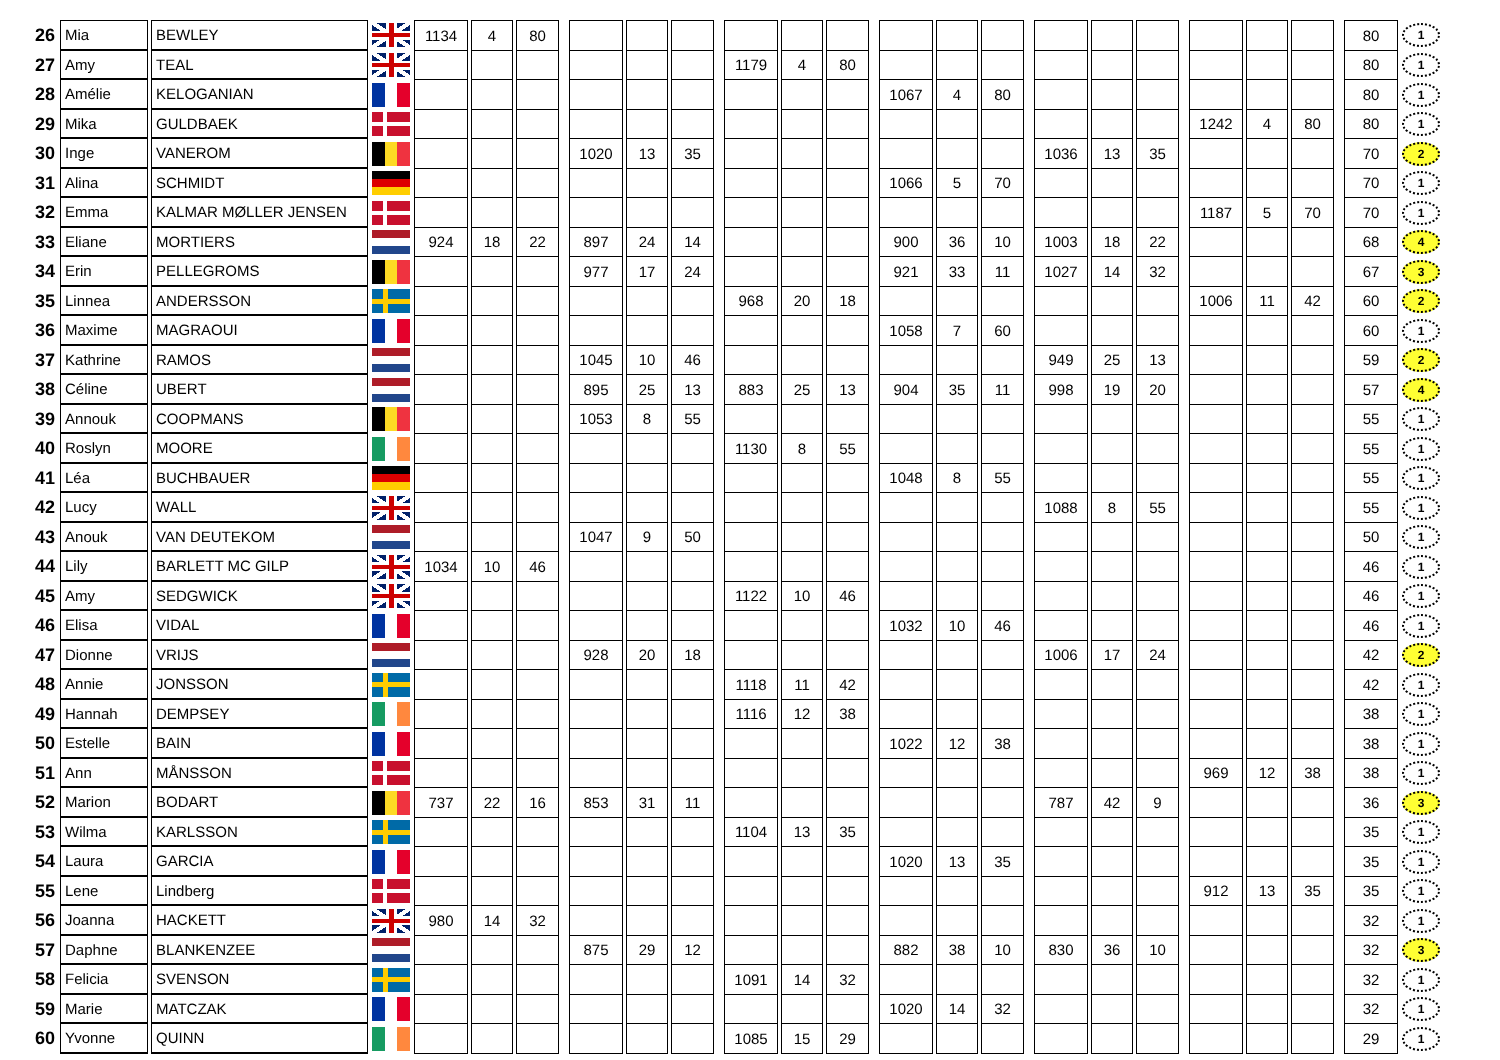| 26 | Mia | BEWLEY | | 1134 | 4 | 80 | | | | | | | | | | | | | | | | | | | | | | 80 | 1 |
| 27 | Amy | TEAL | | | | | | | | | | 1179 | 4 | 80 | | | | | | | | | | | | | | 80 | 1 |
| 28 | Amélie | KELOGANIAN | | | | | | | | | | | | | | 1067 | 4 | 80 | | | | | | | | | | 80 | 1 |
| 29 | Mika | GULDBAEK | | | | | | | | | | | | | | | | | | | | | | 1242 | 4 | 80 | | 80 | 1 |
| 30 | Inge | VANEROM | | | | | | 1020 | 13 | 35 | | | | | | | | | | 1036 | 13 | 35 | | | | | | 70 | 2 |
| 31 | Alina | SCHMIDT | | | | | | | | | | | | | | 1066 | 5 | 70 | | | | | | | | | | 70 | 1 |
| 32 | Emma | KALMAR MØLLER JENSEN | | | | | | | | | | | | | | | | | | | | | | 1187 | 5 | 70 | | 70 | 1 |
| 33 | Eliane | MORTIERS | | 924 | 18 | 22 | | 897 | 24 | 14 | | | | | | 900 | 36 | 10 | | 1003 | 18 | 22 | | | | | | 68 | 4 |
| 34 | Erin | PELLEGROMS | | | | | | 977 | 17 | 24 | | | | | | 921 | 33 | 11 | | 1027 | 14 | 32 | | | | | | 67 | 3 |
| 35 | Linnea | ANDERSSON | | | | | | | | | | 968 | 20 | 18 | | | | | | | | | | 1006 | 11 | 42 | | 60 | 2 |
| 36 | Maxime | MAGRAOUI | | | | | | | | | | | | | | 1058 | 7 | 60 | | | | | | | | | | 60 | 1 |
| 37 | Kathrine | RAMOS | | | | | | 1045 | 10 | 46 | | | | | | | | | | 949 | 25 | 13 | | | | | | 59 | 2 |
| 38 | Céline | UBERT | | | | | | 895 | 25 | 13 | | 883 | 25 | 13 | | 904 | 35 | 11 | | 998 | 19 | 20 | | | | | | 57 | 4 |
| 39 | Annouk | COOPMANS | | | | | | 1053 | 8 | 55 | | | | | | | | | | | | | | | | | | 55 | 1 |
| 40 | Roslyn | MOORE | | | | | | | | | | 1130 | 8 | 55 | | | | | | | | | | | | | | 55 | 1 |
| 41 | Léa | BUCHBAUER | | | | | | | | | | | | | | 1048 | 8 | 55 | | | | | | | | | | 55 | 1 |
| 42 | Lucy | WALL | | | | | | | | | | | | | | | | | | 1088 | 8 | 55 | | | | | | 55 | 1 |
| 43 | Anouk | VAN DEUTEKOM | | | | | | 1047 | 9 | 50 | | | | | | | | | | | | | | | | | | 50 | 1 |
| 44 | Lily | BARLETT MC GILP | | 1034 | 10 | 46 | | | | | | | | | | | | | | | | | | | | | | 46 | 1 |
| 45 | Amy | SEDGWICK | | | | | | | | | | 1122 | 10 | 46 | | | | | | | | | | | | | | 46 | 1 |
| 46 | Elisa | VIDAL | | | | | | | | | | | | | | 1032 | 10 | 46 | | | | | | | | | | 46 | 1 |
| 47 | Dionne | VRIJS | | | | | | 928 | 20 | 18 | | | | | | | | | | 1006 | 17 | 24 | | | | | | 42 | 2 |
| 48 | Annie | JONSSON | | | | | | | | | | 1118 | 11 | 42 | | | | | | | | | | | | | | 42 | 1 |
| 49 | Hannah | DEMPSEY | | | | | | | | | | 1116 | 12 | 38 | | | | | | | | | | | | | | 38 | 1 |
| 50 | Estelle | BAIN | | | | | | | | | | | | | | 1022 | 12 | 38 | | | | | | | | | | 38 | 1 |
| 51 | Ann | MÅNSSON | | | | | | | | | | | | | | | | | | | | | | 969 | 12 | 38 | | 38 | 1 |
| 52 | Marion | BODART | | 737 | 22 | 16 | | 853 | 31 | 11 | | | | | | | | | | 787 | 42 | 9 | | | | | | 36 | 3 |
| 53 | Wilma | KARLSSON | | | | | | | | | | 1104 | 13 | 35 | | | | | | | | | | | | | | 35 | 1 |
| 54 | Laura | GARCIA | | | | | | | | | | | | | | 1020 | 13 | 35 | | | | | | | | | | 35 | 1 |
| 55 | Lene | Lindberg | | | | | | | | | | | | | | | | | | | | | | 912 | 13 | 35 | | 35 | 1 |
| 56 | Joanna | HACKETT | | 980 | 14 | 32 | | | | | | | | | | | | | | | | | | | | | | 32 | 1 |
| 57 | Daphne | BLANKENZEE | | | | | | 875 | 29 | 12 | | | | | | 882 | 38 | 10 | | 830 | 36 | 10 | | | | | | 32 | 3 |
| 58 | Felicia | SVENSON | | | | | | | | | | 1091 | 14 | 32 | | | | | | | | | | | | | | 32 | 1 |
| 59 | Marie | MATCZAK | | | | | | | | | | | | | | 1020 | 14 | 32 | | | | | | | | | | 32 | 1 |
| 60 | Yvonne | QUINN | | | | | | | | | | 1085 | 15 | 29 | | | | | | | | | | | | | | 29 | 1 |